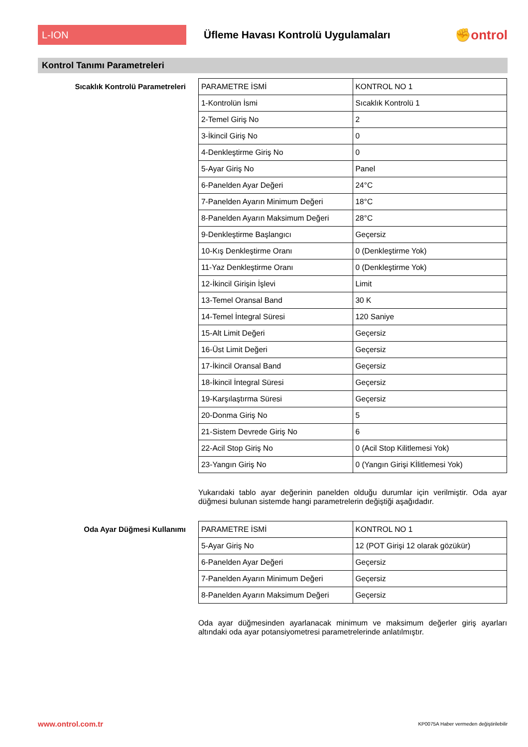L-ION
Üfleme Havası Kontrolü Uygulamaları
✊ontrol
Kontrol Tanımı Parametreleri
Sıcaklık Kontrolü Parametreleri
| PARAMETRE İSMİ | KONTROL NO 1 |
| 1-Kontrolün İsmi | Sıcaklık Kontrolü 1 |
| 2-Temel Giriş No | 2 |
| 3-İkincil Giriş No | 0 |
| 4-Denkleştirme Giriş No | 0 |
| 5-Ayar Giriş No | Panel |
| 6-Panelden Ayar Değeri | 24°C |
| 7-Panelden Ayarın Minimum Değeri | 18°C |
| 8-Panelden Ayarın Maksimum Değeri | 28°C |
| 9-Denkleştirme Başlangıcı | Geçersiz |
| 10-Kış Denkleştirme Oranı | 0 (Denkleştirme Yok) |
| 11-Yaz Denkleştirme Oranı | 0 (Denkleştirme Yok) |
| 12-İkincil Girişin İşlevi | Limit |
| 13-Temel Oransal Band | 30 K |
| 14-Temel İntegral Süresi | 120 Saniye |
| 15-Alt Limit Değeri | Geçersiz |
| 16-Üst Limit Değeri | Geçersiz |
| 17-İkincil Oransal Band | Geçersiz |
| 18-İkincil İntegral Süresi | Geçersiz |
| 19-Karşılaştırma Süresi | Geçersiz |
| 20-Donma Giriş No | 5 |
| 21-Sistem Devrede Giriş No | 6 |
| 22-Acil Stop Giriş No | 0 (Acil Stop Kilitlemesi Yok) |
| 23-Yangın Giriş No | 0 (Yangın Girişi Kİlitlemesi Yok) |
Yukarıdaki tablo ayar değerinin panelden olduğu durumlar için verilmiştir. Oda ayar düğmesi bulunan sistemde hangi parametrelerin değiştiği aşağıdadır.
Oda Ayar Düğmesi Kullanımı
| PARAMETRE İSMİ | KONTROL NO 1 |
| 5-Ayar Giriş No | 12 (POT Girişi 12 olarak gözükür) |
| 6-Panelden Ayar Değeri | Geçersiz |
| 7-Panelden Ayarın Minimum Değeri | Geçersiz |
| 8-Panelden Ayarın Maksimum Değeri | Geçersiz |
Oda ayar düğmesinden ayarlanacak minimum ve maksimum değerler giriş ayarları altındaki oda ayar potansiyometresi parametrelerinde anlatılmıştır.
www.ontrol.com.tr KP0075A Haber vermeden değiştirilebilir